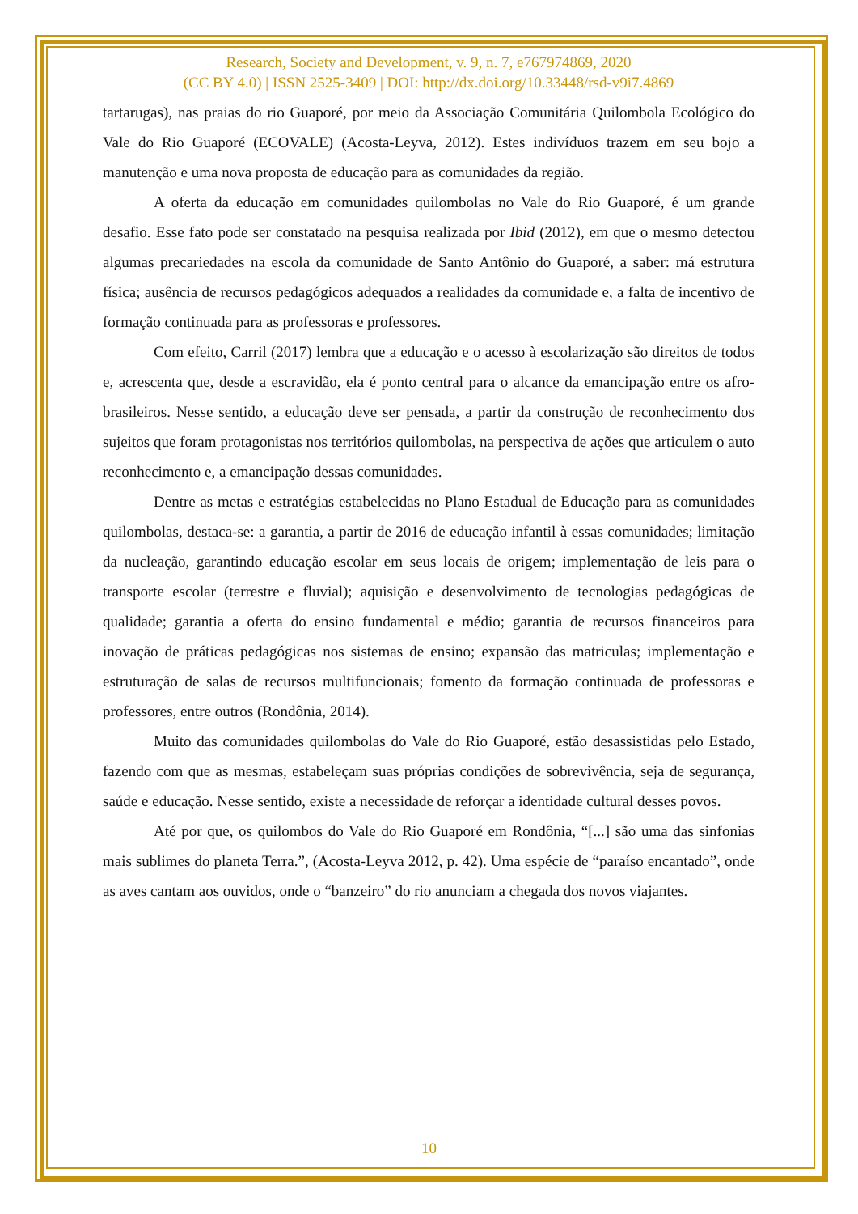Research, Society and Development, v. 9, n. 7, e767974869, 2020
(CC BY 4.0) | ISSN 2525-3409 | DOI: http://dx.doi.org/10.33448/rsd-v9i7.4869
tartarugas), nas praias do rio Guaporé, por meio da Associação Comunitária Quilombola Ecológico do Vale do Rio Guaporé (ECOVALE) (Acosta-Leyva, 2012). Estes indivíduos trazem em seu bojo a manutenção e uma nova proposta de educação para as comunidades da região.
A oferta da educação em comunidades quilombolas no Vale do Rio Guaporé, é um grande desafio. Esse fato pode ser constatado na pesquisa realizada por Ibid (2012), em que o mesmo detectou algumas precariedades na escola da comunidade de Santo Antônio do Guaporé, a saber: má estrutura física; ausência de recursos pedagógicos adequados a realidades da comunidade e, a falta de incentivo de formação continuada para as professoras e professores.
Com efeito, Carril (2017) lembra que a educação e o acesso à escolarização são direitos de todos e, acrescenta que, desde a escravidão, ela é ponto central para o alcance da emancipação entre os afro-brasileiros. Nesse sentido, a educação deve ser pensada, a partir da construção de reconhecimento dos sujeitos que foram protagonistas nos territórios quilombolas, na perspectiva de ações que articulem o auto reconhecimento e, a emancipação dessas comunidades.
Dentre as metas e estratégias estabelecidas no Plano Estadual de Educação para as comunidades quilombolas, destaca-se: a garantia, a partir de 2016 de educação infantil à essas comunidades; limitação da nucleação, garantindo educação escolar em seus locais de origem; implementação de leis para o transporte escolar (terrestre e fluvial); aquisição e desenvolvimento de tecnologias pedagógicas de qualidade; garantia a oferta do ensino fundamental e médio; garantia de recursos financeiros para inovação de práticas pedagógicas nos sistemas de ensino; expansão das matriculas; implementação e estruturação de salas de recursos multifuncionais; fomento da formação continuada de professoras e professores, entre outros (Rondônia, 2014).
Muito das comunidades quilombolas do Vale do Rio Guaporé, estão desassistidas pelo Estado, fazendo com que as mesmas, estabeleçam suas próprias condições de sobrevivência, seja de segurança, saúde e educação. Nesse sentido, existe a necessidade de reforçar a identidade cultural desses povos.
Até por que, os quilombos do Vale do Rio Guaporé em Rondônia, “[...] são uma das sinfonias mais sublimes do planeta Terra.”, (Acosta-Leyva 2012, p. 42). Uma espécie de “paraíso encantado”, onde as aves cantam aos ouvidos, onde o “banzeiro” do rio anunciam a chegada dos novos viajantes.
10